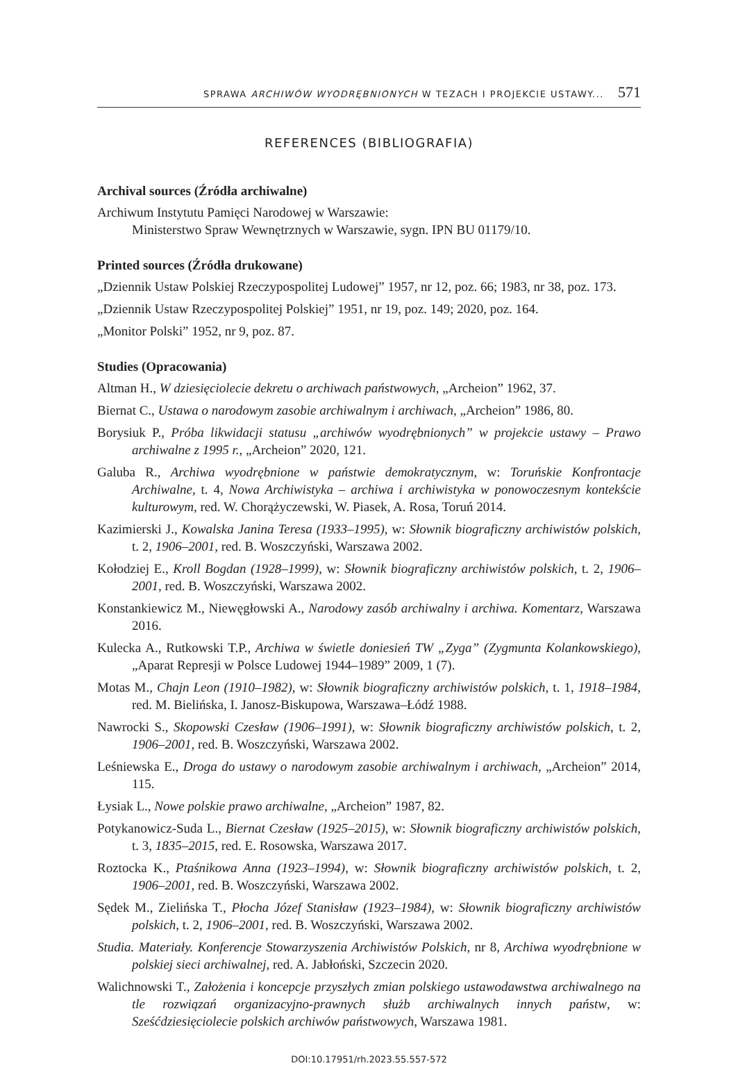SPRAWA ARCHIWÓW WYODRĘBNIONYCH W TEZACH I PROJEKCIE USTAWY... 571
REFERENCES (BIBLIOGRAFIA)
Archival sources (Źródła archiwalne)
Archiwum Instytutu Pamięci Narodowej w Warszawie:
Ministerstwo Spraw Wewnętrznych w Warszawie, sygn. IPN BU 01179/10.
Printed sources (Źródła drukowane)
„Dziennik Ustaw Polskiej Rzeczypospolitej Ludowej” 1957, nr 12, poz. 66; 1983, nr 38, poz. 173.
„Dziennik Ustaw Rzeczypospolitej Polskiej” 1951, nr 19, poz. 149; 2020, poz. 164.
„Monitor Polski” 1952, nr 9, poz. 87.
Studies (Opracowania)
Altman H., W dziesięciolecie dekretu o archiwach państwowych, „Archeion” 1962, 37.
Biernat C., Ustawa o narodowym zasobie archiwalnym i archiwach, „Archeion” 1986, 80.
Borysiuk P., Próba likwidacji statusu „archiwów wyodrębnionych” w projekcie ustawy – Prawo archiwalne z 1995 r., „Archeion” 2020, 121.
Galuba R., Archiwa wyodrębnione w państwie demokratycznym, w: Toruńskie Konfrontacje Archiwalne, t. 4, Nowa Archiwistyka – archiwa i archiwistyka w ponowoczesnym kontekście kulturowym, red. W. Chorążyczewski, W. Piasek, A. Rosa, Toruń 2014.
Kazimierski J., Kowalska Janina Teresa (1933–1995), w: Słownik biograficzny archiwistów polskich, t. 2, 1906–2001, red. B. Woszczyński, Warszawa 2002.
Kołodziej E., Kroll Bogdan (1928–1999), w: Słownik biograficzny archiwistów polskich, t. 2, 1906–2001, red. B. Woszczyński, Warszawa 2002.
Konstankiewicz M., Niewęgłowski A., Narodowy zasób archiwalny i archiwa. Komentarz, Warszawa 2016.
Kulecka A., Rutkowski T.P., Archiwa w świetle doniesień TW „Zyga” (Zygmunta Kolankowskiego), „Aparat Represji w Polsce Ludowej 1944–1989” 2009, 1 (7).
Motas M., Chajn Leon (1910–1982), w: Słownik biograficzny archiwistów polskich, t. 1, 1918–1984, red. M. Bielińska, I. Janosz-Biskupowa, Warszawa–Łódź 1988.
Nawrocki S., Skopowski Czesław (1906–1991), w: Słownik biograficzny archiwistów polskich, t. 2, 1906–2001, red. B. Woszczyński, Warszawa 2002.
Leśniewska E., Droga do ustawy o narodowym zasobie archiwalnym i archiwach, „Archeion” 2014, 115.
Łysiak L., Nowe polskie prawo archiwalne, „Archeion” 1987, 82.
Potykanowicz-Suda L., Biernat Czesław (1925–2015), w: Słownik biograficzny archiwistów polskich, t. 3, 1835–2015, red. E. Rosowska, Warszawa 2017.
Roztocka K., Ptaśnikowa Anna (1923–1994), w: Słownik biograficzny archiwistów polskich, t. 2, 1906–2001, red. B. Woszczyński, Warszawa 2002.
Sędek M., Zielińska T., Płocha Józef Stanisław (1923–1984), w: Słownik biograficzny archiwistów polskich, t. 2, 1906–2001, red. B. Woszczyński, Warszawa 2002.
Studia. Materiały. Konferencje Stowarzyszenia Archiwistów Polskich, nr 8, Archiwa wyodrębnione w polskiej sieci archiwalnej, red. A. Jabłoński, Szczecin 2020.
Walichnowski T., Założenia i koncepcje przyszłych zmian polskiego ustawodawstwa archiwalnego na tle rozwiązań organizacyjno-prawnych służb archiwalnych innych państw, w: Sześćdziesięciolecie polskich archiwów państwowych, Warszawa 1981.
DOI:10.17951/rh.2023.55.557-572